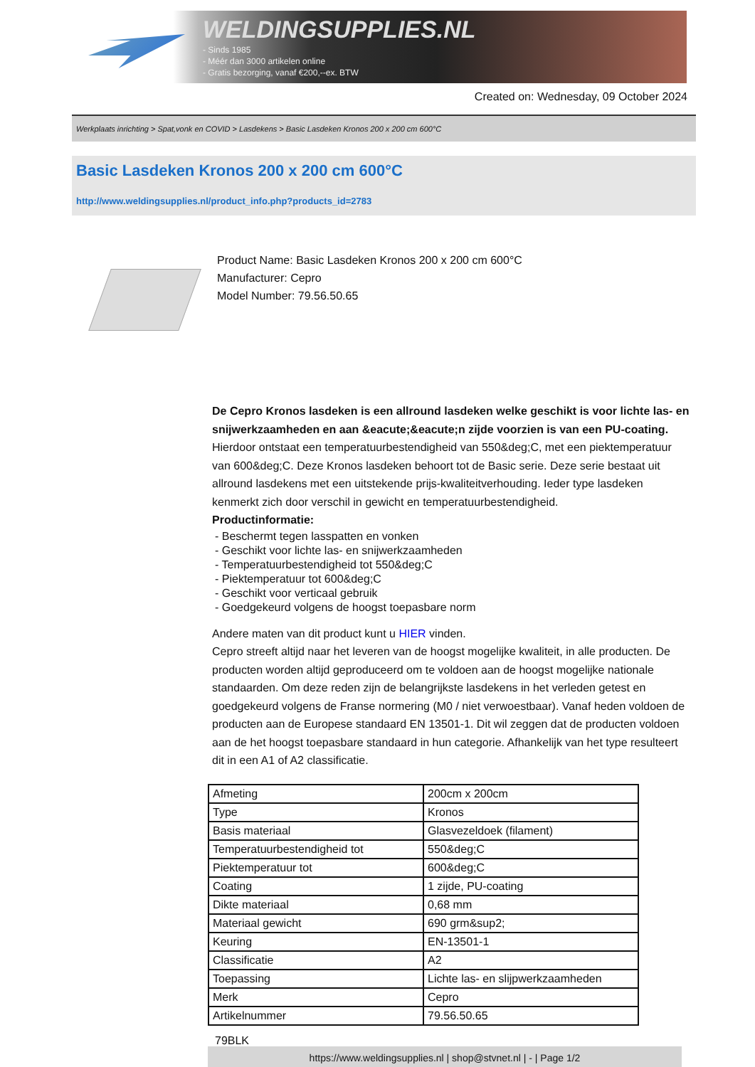WELDINGSUPPLIES.NL
- Sinds 1985
- Méér dan 3000 artikelen online
- Gratis bezorging, vanaf €200,--ex. BTW
Created on: Wednesday, 09 October 2024
Werkplaats inrichting > Spat,vonk en COVID > Lasdekens > Basic Lasdeken Kronos 200 x 200 cm 600°C
Basic Lasdeken Kronos 200 x 200 cm 600°C
http://www.weldingsupplies.nl/product_info.php?products_id=2783
Product Name: Basic Lasdeken Kronos 200 x 200 cm 600°C
Manufacturer: Cepro
Model Number: 79.56.50.65
De Cepro Kronos lasdeken is een allround lasdeken welke geschikt is voor lichte las- en snijwerkzaamheden en aan &eacute;&eacute;n zijde voorzien is van een PU-coating. Hierdoor ontstaat een temperatuurbestendigheid van 550&deg;C, met een piektemperatuur van 600&deg;C. Deze Kronos lasdeken behoort tot de Basic serie. Deze serie bestaat uit allround lasdekens met een uitstekende prijs-kwaliteitverhouding. Ieder type lasdeken kenmerkt zich door verschil in gewicht en temperatuurbestendigheid.
Productinformatie:
- Beschermt tegen lasspatten en vonken
- Geschikt voor lichte las- en snijwerkzaamheden
- Temperatuurbestendigheid tot 550&deg;C
- Piektemperatuur tot 600&deg;C
- Geschikt voor verticaal gebruik
- Goedgekeurd volgens de hoogst toepasbare norm
Andere maten van dit product kunt u HIER vinden.
Cepro streeft altijd naar het leveren van de hoogst mogelijke kwaliteit, in alle producten. De producten worden altijd geproduceerd om te voldoen aan de hoogst mogelijke nationale standaarden. Om deze reden zijn de belangrijkste lasdekens in het verleden getest en goedgekeurd volgens de Franse normering (M0 / niet verwoestbaar). Vanaf heden voldoen de producten aan de Europese standaard EN 13501-1. Dit wil zeggen dat de producten voldoen aan de het hoogst toepasbare standaard in hun categorie. Afhankelijk van het type resulteert dit in een A1 of A2 classificatie.
| Afmeting | 200cm x 200cm |
| Type | Kronos |
| Basis materiaal | Glasvezeldoek (filament) |
| Temperatuurbestendigheid tot | 550&deg;C |
| Piektemperatuur tot | 600&deg;C |
| Coating | 1 zijde, PU-coating |
| Dikte materiaal | 0,68 mm |
| Materiaal gewicht | 690 grm&sup2; |
| Keuring | EN-13501-1 |
| Classificatie | A2 |
| Toepassing | Lichte las- en slijpwerkzaamheden |
| Merk | Cepro |
| Artikelnummer | 79.56.50.65 |
79BLK
https://www.weldingsupplies.nl | shop@stvnet.nl | - | Page 1/2